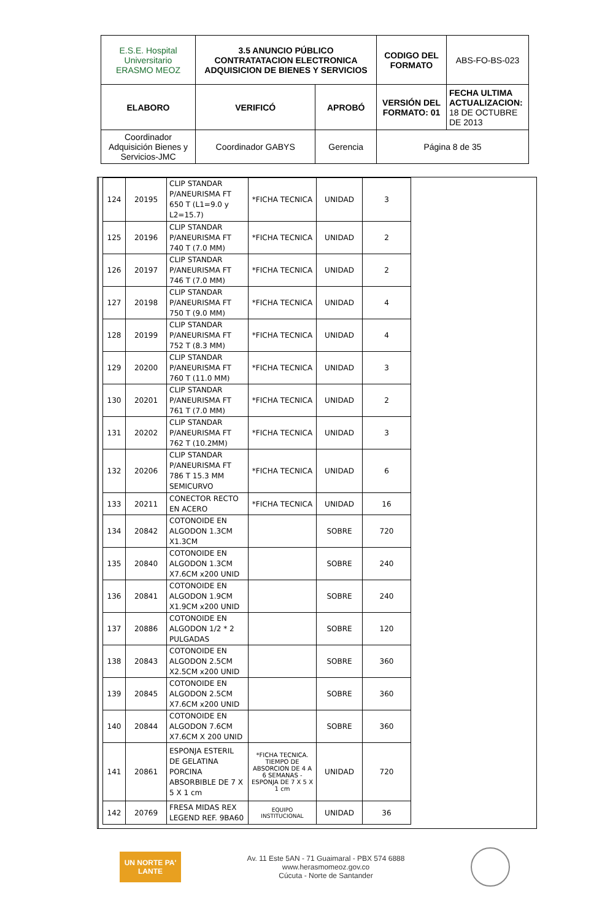| E.S.E. Hospital Universitario ERASMO MEOZ | 3.5 ANUNCIO PÚBLICO CONTRATATACION ELECTRONICA ADQUISICION DE BIENES Y SERVICIOS | | CODIGO DEL FORMATO | ABS-FO-BS-023 |
| ELABORO | VERIFICÓ | APROBÓ | VERSIÓN DEL FORMATO: 01 | FECHA ULTIMA ACTUALIZACION: 18 DE OCTUBRE DE 2013 |
| Coordinador Adquisición Bienes y Servicios-JMC | Coordinador GABYS | Gerencia | Página 8 de 35 | |
| 124 | 20195 | CLIP STANDAR P/ANEURISMA FT 650 T (L1=9.0 y L2=15.7) | *FICHA TECNICA | UNIDAD | 3 |
| 125 | 20196 | CLIP STANDAR P/ANEURISMA FT 740 T (7.0 MM) | *FICHA TECNICA | UNIDAD | 2 |
| 126 | 20197 | CLIP STANDAR P/ANEURISMA FT 746 T (7.0 MM) | *FICHA TECNICA | UNIDAD | 2 |
| 127 | 20198 | CLIP STANDAR P/ANEURISMA FT 750 T (9.0 MM) | *FICHA TECNICA | UNIDAD | 4 |
| 128 | 20199 | CLIP STANDAR P/ANEURISMA FT 752 T (8.3 MM) | *FICHA TECNICA | UNIDAD | 4 |
| 129 | 20200 | CLIP STANDAR P/ANEURISMA FT 760 T (11.0 MM) | *FICHA TECNICA | UNIDAD | 3 |
| 130 | 20201 | CLIP STANDAR P/ANEURISMA FT 761 T (7.0 MM) | *FICHA TECNICA | UNIDAD | 2 |
| 131 | 20202 | CLIP STANDAR P/ANEURISMA FT 762 T (10.2MM) | *FICHA TECNICA | UNIDAD | 3 |
| 132 | 20206 | CLIP STANDAR P/ANEURISMA FT 786 T 15.3 MM SEMICURVO | *FICHA TECNICA | UNIDAD | 6 |
| 133 | 20211 | CONECTOR RECTO EN ACERO | *FICHA TECNICA | UNIDAD | 16 |
| 134 | 20842 | COTONOIDE EN ALGODON 1.3CM X1.3CM | | SOBRE | 720 |
| 135 | 20840 | COTONOIDE EN ALGODON 1.3CM X7.6CM x200 UNID | | SOBRE | 240 |
| 136 | 20841 | COTONOIDE EN ALGODON 1.9CM X1.9CM x200 UNID | | SOBRE | 240 |
| 137 | 20886 | COTONOIDE EN ALGODON 1/2 * 2 PULGADAS | | SOBRE | 120 |
| 138 | 20843 | COTONOIDE EN ALGODON 2.5CM X2.5CM x200 UNID | | SOBRE | 360 |
| 139 | 20845 | COTONOIDE EN ALGODON 2.5CM X7.6CM x200 UNID | | SOBRE | 360 |
| 140 | 20844 | COTONOIDE EN ALGODON 7.6CM X7.6CM X 200 UNID | | SOBRE | 360 |
| 141 | 20861 | ESPONJA ESTERIL DE GELATINA PORCINA ABSORBIBLE DE 7 X 5 X 1 cm | *FICHA TECNICA. TIEMPO DE ABSORCION DE 4 A 6 SEMANAS - ESPONJA DE 7 X 5 X 1 cm | UNIDAD | 720 |
| 142 | 20769 | FRESA MIDAS REX LEGEND REF. 9BA60 | EQUIPO INSTITUCIONAL | UNIDAD | 36 |
UN NORTE PA' LANTE
Av. 11 Este 5AN - 71 Guaimaral - PBX 574 6888
www.herasmomeoz.gov.co
Cúcuta - Norte de Santander